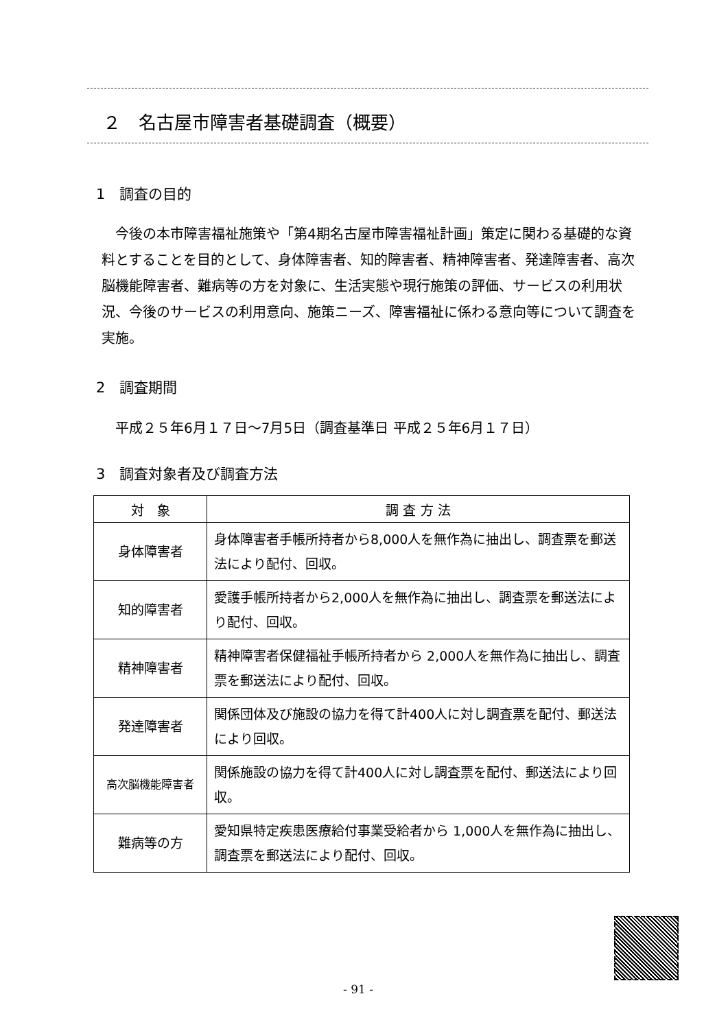２　名古屋市障害者基礎調査（概要）
1　調査の目的
今後の本市障害福祉施策や「第4期名古屋市障害福祉計画」策定に関わる基礎的な資料とすることを目的として、身体障害者、知的障害者、精神障害者、発達障害者、高次脳機能障害者、難病等の方を対象に、生活実態や現行施策の評価、サービスの利用状況、今後のサービスの利用意向、施策ニーズ、障害福祉に係わる意向等について調査を実施。
2　調査期間
平成２５年6月１７日～7月5日（調査基準日 平成２５年6月１７日）
3　調査対象者及び調査方法
| 対 象 | 調 査 方 法 |
| --- | --- |
| 身体障害者 | 身体障害者手帳所持者から8,000人を無作為に抽出し、調査票を郵送法により配付、回収。 |
| 知的障害者 | 愛護手帳所持者から2,000人を無作為に抽出し、調査票を郵送法により配付、回収。 |
| 精神障害者 | 精神障害者保健福祉手帳所持者から 2,000人を無作為に抽出し、調査票を郵送法により配付、回収。 |
| 発達障害者 | 関係団体及び施設の協力を得て計400人に対し調査票を配付、郵送法により回収。 |
| 高次脳機能障害者 | 関係施設の協力を得て計400人に対し調査票を配付、郵送法により回収。 |
| 難病等の方 | 愛知県特定疾患医療給付事業受給者から 1,000人を無作為に抽出し、調査票を郵送法により配付、回収。 |
- 91 -